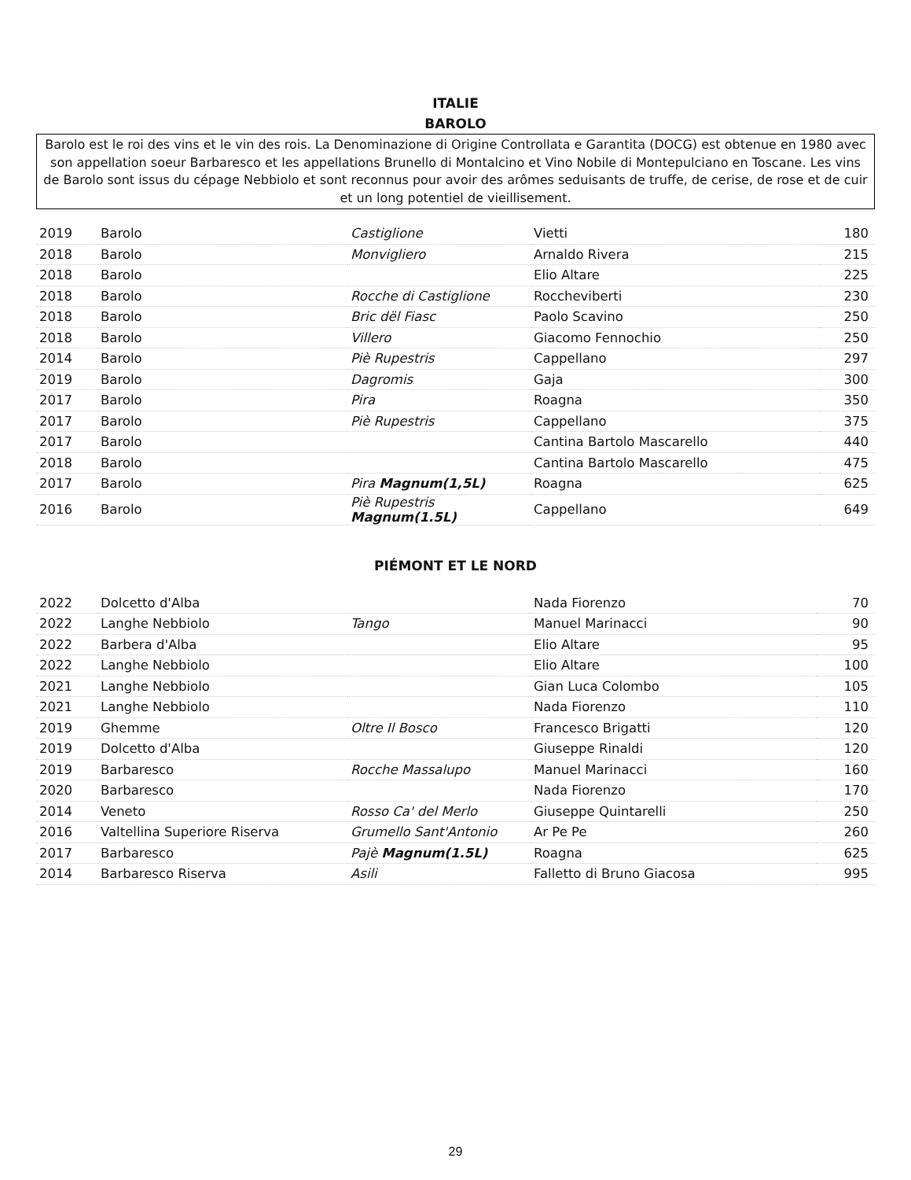ITALIE
BAROLO
Barolo est le roi des vins et le vin des rois. La Denominazione di Origine Controllata e Garantita (DOCG) est obtenue en 1980 avec son appellation soeur Barbaresco et les appellations Brunello di Montalcino et Vino Nobile di Montepulciano en Toscane. Les vins de Barolo sont issus du cépage Nebbiolo et sont reconnus pour avoir des arômes seduisants de truffe, de cerise, de rose et de cuir et un long potentiel de vieillisement.
| 2019 | Barolo | Castiglione | Vietti | 180 |
| 2018 | Barolo | Monvigliero | Arnaldo Rivera | 215 |
| 2018 | Barolo | | Elio Altare | 225 |
| 2018 | Barolo | Rocche di Castiglione | Roccheviberti | 230 |
| 2018 | Barolo | Bric dël Fiasc | Paolo Scavino | 250 |
| 2018 | Barolo | Villero | Giacomo Fennochio | 250 |
| 2014 | Barolo | Piè Rupestris | Cappellano | 297 |
| 2019 | Barolo | Dagromis | Gaja | 300 |
| 2017 | Barolo | Pira | Roagna | 350 |
| 2017 | Barolo | Piè Rupestris | Cappellano | 375 |
| 2017 | Barolo | | Cantina Bartolo Mascarello | 440 |
| 2018 | Barolo | | Cantina Bartolo Mascarello | 475 |
| 2017 | Barolo | Pira Magnum(1,5L) | Roagna | 625 |
| 2016 | Barolo | Piè Rupestris Magnum(1.5L) | Cappellano | 649 |
PIÉMONT ET LE NORD
| 2022 | Dolcetto d'Alba | | Nada Fiorenzo | 70 |
| 2022 | Langhe Nebbiolo | Tango | Manuel Marinacci | 90 |
| 2022 | Barbera d'Alba | | Elio Altare | 95 |
| 2022 | Langhe Nebbiolo | | Elio Altare | 100 |
| 2021 | Langhe Nebbiolo | | Gian Luca Colombo | 105 |
| 2021 | Langhe Nebbiolo | | Nada Fiorenzo | 110 |
| 2019 | Ghemme | Oltre Il Bosco | Francesco Brigatti | 120 |
| 2019 | Dolcetto d'Alba | | Giuseppe Rinaldi | 120 |
| 2019 | Barbaresco | Rocche Massalupo | Manuel Marinacci | 160 |
| 2020 | Barbaresco | | Nada Fiorenzo | 170 |
| 2014 | Veneto | Rosso Ca' del Merlo | Giuseppe Quintarelli | 250 |
| 2016 | Valtellina Superiore Riserva | Grumello Sant'Antonio | Ar Pe Pe | 260 |
| 2017 | Barbaresco | Pajè Magnum(1.5L) | Roagna | 625 |
| 2014 | Barbaresco Riserva | Asili | Falletto di Bruno Giacosa | 995 |
29